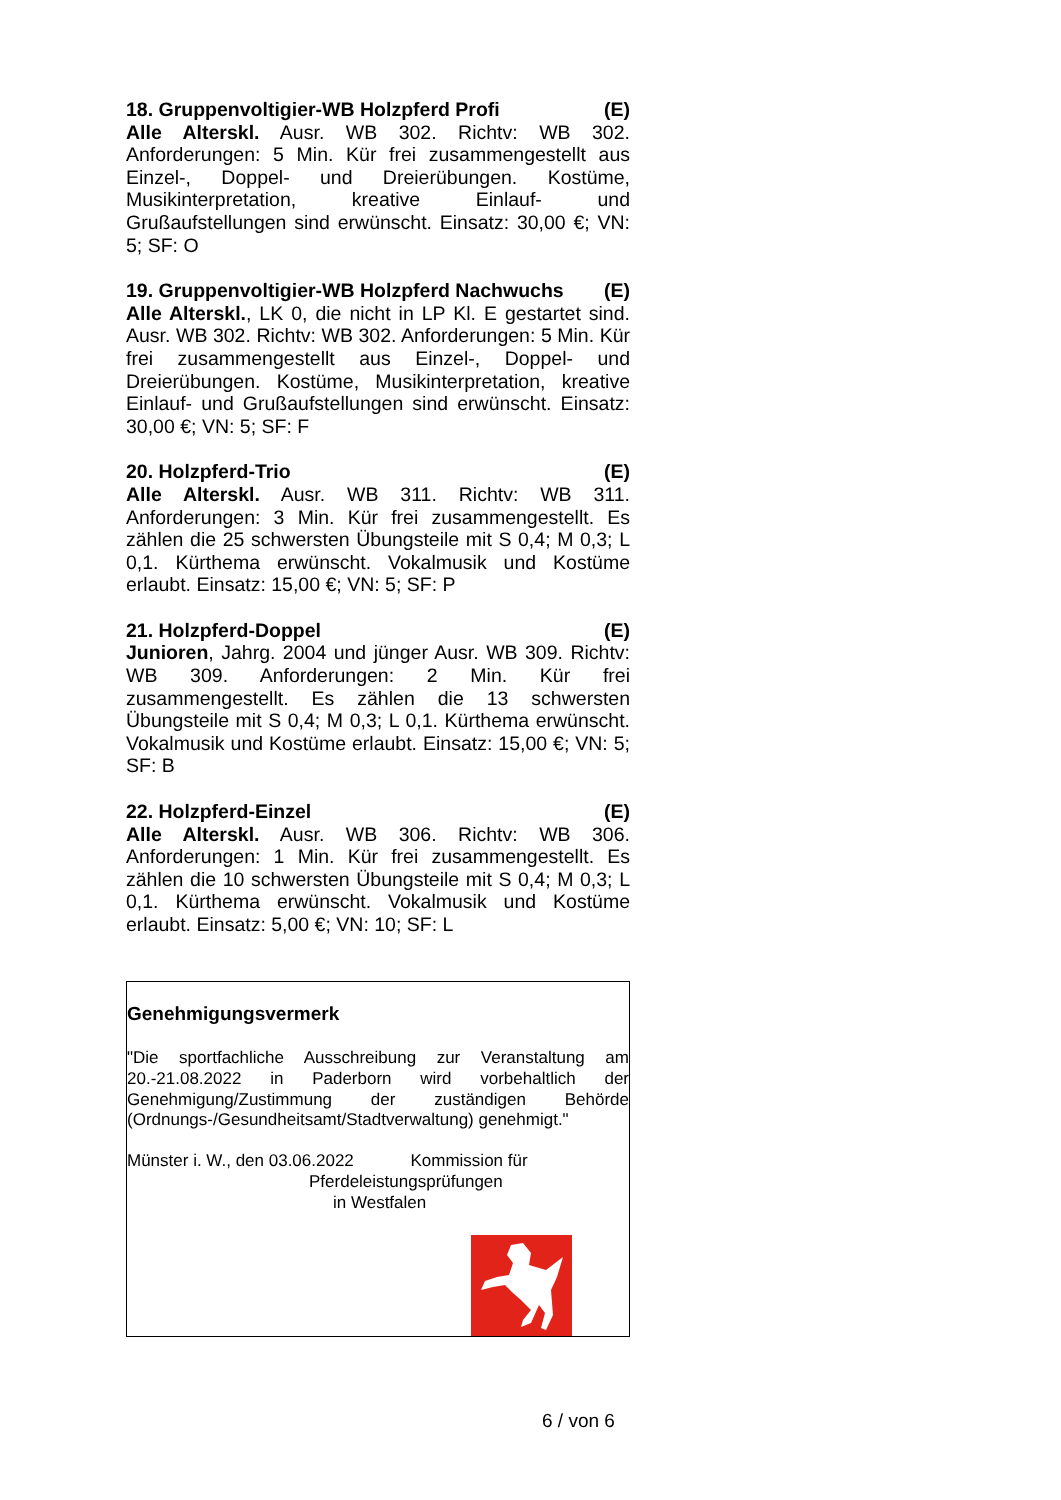18. Gruppenvoltigier-WB Holzpferd Profi (E)
Alle Alterskl. Ausr. WB 302. Richtv: WB 302. Anforderungen: 5 Min. Kür frei zusammengestellt aus Einzel-, Doppel- und Dreierübungen. Kostüme, Musikinterpretation, kreative Einlauf- und Grußaufstellungen sind erwünscht. Einsatz: 30,00 €; VN: 5; SF: O
19. Gruppenvoltigier-WB Holzpferd Nachwuchs (E)
Alle Alterskl., LK 0, die nicht in LP Kl. E gestartet sind. Ausr. WB 302. Richtv: WB 302. Anforderungen: 5 Min. Kür frei zusammengestellt aus Einzel-, Doppel- und Dreierübungen. Kostüme, Musikinterpretation, kreative Einlauf- und Grußaufstellungen sind erwünscht. Einsatz: 30,00 €; VN: 5; SF: F
20. Holzpferd-Trio (E)
Alle Alterskl. Ausr. WB 311. Richtv: WB 311. Anforderungen: 3 Min. Kür frei zusammengestellt. Es zählen die 25 schwersten Übungsteile mit S 0,4; M 0,3; L 0,1. Kürthema erwünscht. Vokalmusik und Kostüme erlaubt. Einsatz: 15,00 €; VN: 5; SF: P
21. Holzpferd-Doppel (E)
Junioren, Jahrg. 2004 und jünger Ausr. WB 309. Richtv: WB 309. Anforderungen: 2 Min. Kür frei zusammengestellt. Es zählen die 13 schwersten Übungsteile mit S 0,4; M 0,3; L 0,1. Kürthema erwünscht. Vokalmusik und Kostüme erlaubt. Einsatz: 15,00 €; VN: 5; SF: B
22. Holzpferd-Einzel (E)
Alle Alterskl. Ausr. WB 306. Richtv: WB 306. Anforderungen: 1 Min. Kür frei zusammengestellt. Es zählen die 10 schwersten Übungsteile mit S 0,4; M 0,3; L 0,1. Kürthema erwünscht. Vokalmusik und Kostüme erlaubt. Einsatz: 5,00 €; VN: 10; SF: L
Genehmigungsvermerk
"Die sportfachliche Ausschreibung zur Veranstaltung am 20.-21.08.2022 in Paderborn wird vorbehaltlich der Genehmigung/Zustimmung der zuständigen Behörde (Ordnungs-/Gesundheitsamt/Stadtverwaltung) genehmigt."
Münster i. W., den 03.06.2022 Kommission für
Pferdeleistungsprüfungen
in Westfalen
6 / von 6